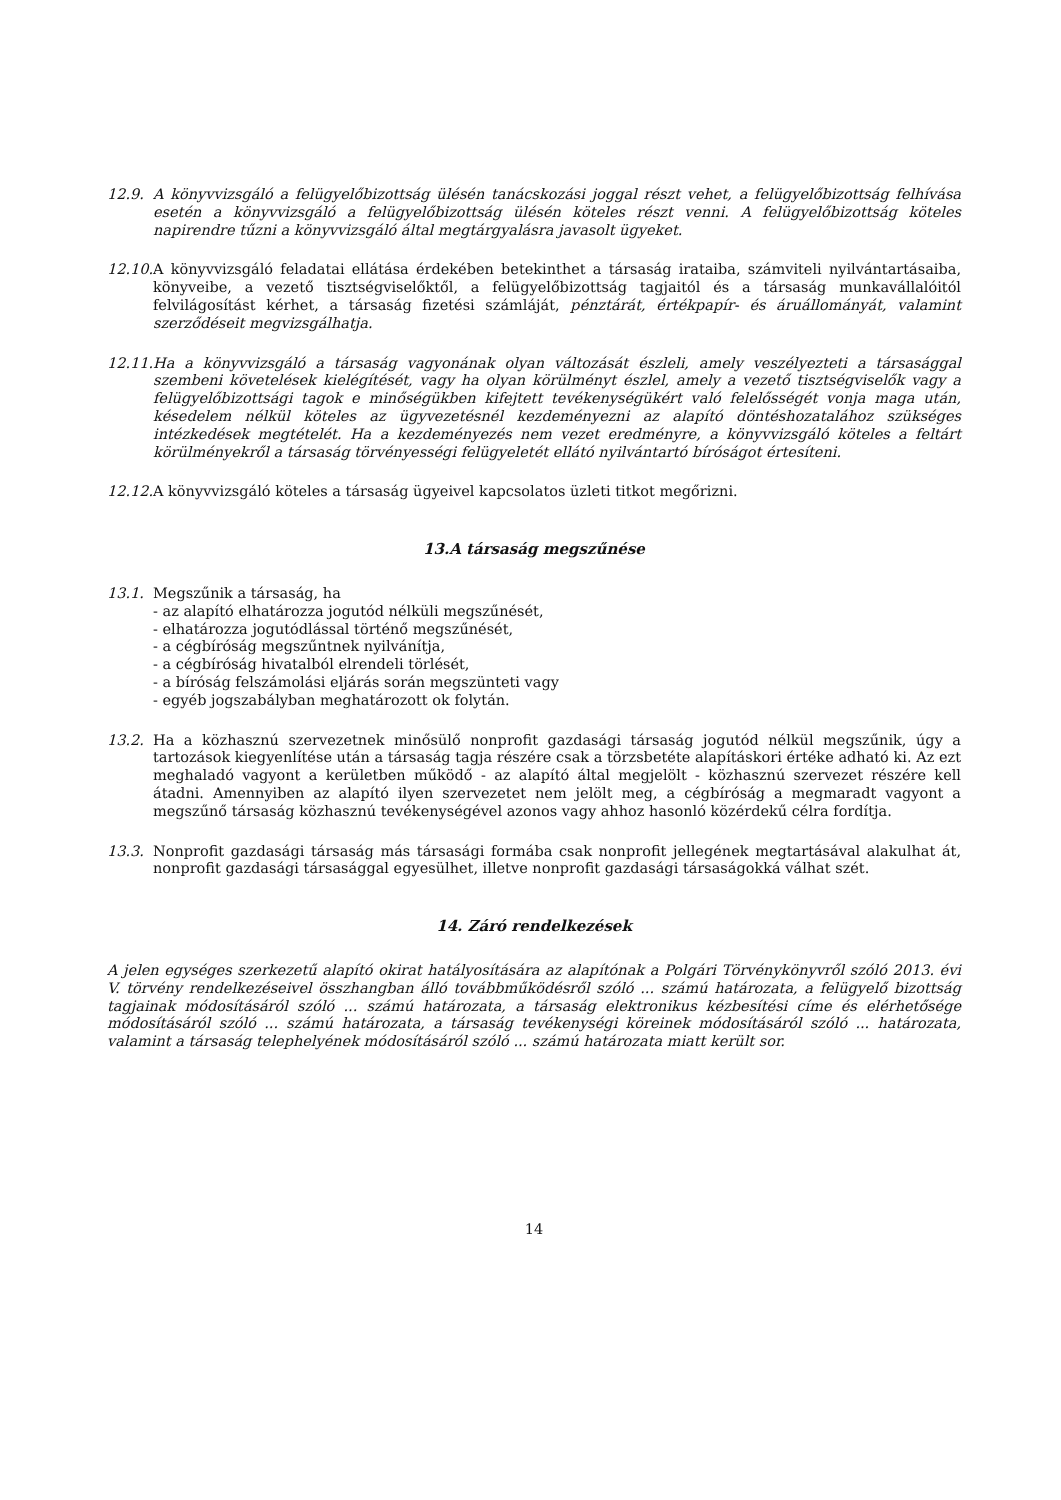12.9. A könyvvizsgáló a felügyelőbizottság ülésén tanácskozási joggal részt vehet, a felügyelőbizottság felhívása esetén a könyvvizsgáló a felügyelőbizottság ülésén köteles részt venni. A felügyelőbizottság köteles napirendre tűzni a könyvvizsgáló által megtárgyalásra javasolt ügyeket.
12.10.
A könyvvizsgáló feladatai ellátása érdekében betekinthet a társaság irataiba, számviteli nyilvántartásaiba, könyveibe, a vezető tisztségviselőktől, a felügyelőbizottság tagjaitól és a társaság munkavállalóitól felvilágosítást kérhet, a társaság fizetési számláját, pénztárát, értékpapír- és áruállományát, valamint szerződéseit megvizsgálhatja.
12.11.
Ha a könyvvizsgáló a társaság vagyonának olyan változását észleli, amely veszélyezteti a társasággal szembeni követelések kielégítését, vagy ha olyan körülményt észlel, amely a vezető tisztségviselők vagy a felügyelőbizottsági tagok e minőségükben kifejtett tevékenységükért való felelősségét vonja maga után, késedelem nélkül köteles az ügyvezetésnél kezdeményezni az alapító döntéshozatalához szükséges intézkedések megtételét. Ha a kezdeményezés nem vezet eredményre, a könyvvizsgáló köteles a feltárt körülményekről a társaság törvényességi felügyeletét ellátó nyilvántartó bíróságot értesíteni.
12.12.
A könyvvizsgáló köteles a társaság ügyeivel kapcsolatos üzleti titkot megőrizni.
13.A társaság megszűnése
13.1. Megszűnik a társaság, ha
- az alapító elhatározza jogutód nélküli megszűnését,
- elhatározza jogutódlással történő megszűnését,
- a cégbíróság megszűntnek nyilvánítja,
- a cégbíróság hivatalból elrendeli törlését,
- a bíróság felszámolási eljárás során megszünteti vagy
- egyéb jogszabályban meghatározott ok folytán.
13.2. Ha a közhasznú szervezetnek minősülő nonprofit gazdasági társaság jogutód nélkül megszűnik, úgy a tartozások kiegyenlítése után a társaság tagja részére csak a törzsbetéte alapításkori értéke adható ki. Az ezt meghaladó vagyont a kerületben működő - az alapító által megjelölt - közhasznú szervezet részére kell átadni. Amennyiben az alapító ilyen szervezetet nem jelölt meg, a cégbíróság a megmaradt vagyont a megszűnő társaság közhasznú tevékenységével azonos vagy ahhoz hasonló közérdekű célra fordítja.
13.3. Nonprofit gazdasági társaság más társasági formába csak nonprofit jellegének megtartásával alakulhat át, nonprofit gazdasági társasággal egyesülhet, illetve nonprofit gazdasági társaságokká válhat szét.
14. Záró rendelkezések
A jelen egységes szerkezetű alapító okirat hatályosítására az alapítónak a Polgári Törvénykönyvről szóló 2013. évi V. törvény rendelkezéseivel összhangban álló továbbműködésről szóló ... számú határozata, a felügyelő bizottság tagjainak módosításáról szóló ... számú határozata, a társaság elektronikus kézbesítési címe és elérhetősége módosításáról szóló ... számú határozata, a társaság tevékenységi köreinek módosításáról szóló ... határozata, valamint a társaság telephelyének módosításáról szóló ... számú határozata miatt került sor.
14